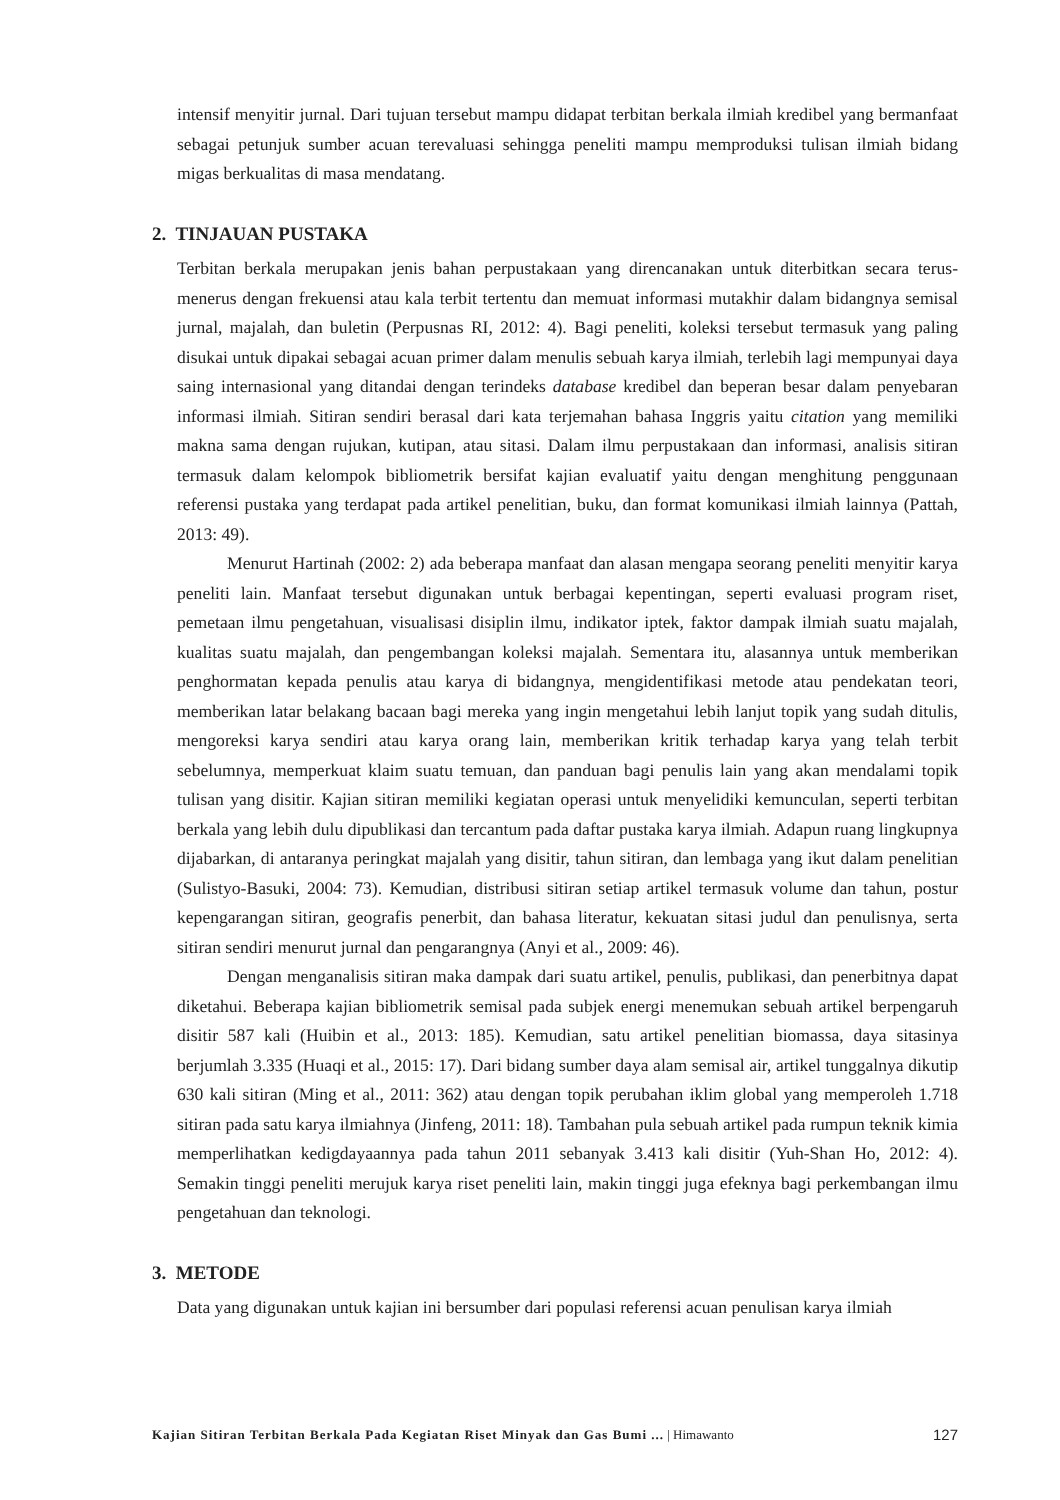intensif menyitir jurnal. Dari tujuan tersebut mampu didapat terbitan berkala ilmiah kredibel yang bermanfaat sebagai petunjuk sumber acuan terevaluasi sehingga peneliti mampu memproduksi tulisan ilmiah bidang migas berkualitas di masa mendatang.
2. TINJAUAN PUSTAKA
Terbitan berkala merupakan jenis bahan perpustakaan yang direncanakan untuk diterbitkan secara terus-menerus dengan frekuensi atau kala terbit tertentu dan memuat informasi mutakhir dalam bidangnya semisal jurnal, majalah, dan buletin (Perpusnas RI, 2012: 4). Bagi peneliti, koleksi tersebut termasuk yang paling disukai untuk dipakai sebagai acuan primer dalam menulis sebuah karya ilmiah, terlebih lagi mempunyai daya saing internasional yang ditandai dengan terindeks database kredibel dan beperan besar dalam penyebaran informasi ilmiah. Sitiran sendiri berasal dari kata terjemahan bahasa Inggris yaitu citation yang memiliki makna sama dengan rujukan, kutipan, atau sitasi. Dalam ilmu perpustakaan dan informasi, analisis sitiran termasuk dalam kelompok bibliometrik bersifat kajian evaluatif yaitu dengan menghitung penggunaan referensi pustaka yang terdapat pada artikel penelitian, buku, dan format komunikasi ilmiah lainnya (Pattah, 2013: 49).
Menurut Hartinah (2002: 2) ada beberapa manfaat dan alasan mengapa seorang peneliti menyitir karya peneliti lain. Manfaat tersebut digunakan untuk berbagai kepentingan, seperti evaluasi program riset, pemetaan ilmu pengetahuan, visualisasi disiplin ilmu, indikator iptek, faktor dampak ilmiah suatu majalah, kualitas suatu majalah, dan pengembangan koleksi majalah. Sementara itu, alasannya untuk memberikan penghormatan kepada penulis atau karya di bidangnya, mengidentifikasi metode atau pendekatan teori, memberikan latar belakang bacaan bagi mereka yang ingin mengetahui lebih lanjut topik yang sudah ditulis, mengoreksi karya sendiri atau karya orang lain, memberikan kritik terhadap karya yang telah terbit sebelumnya, memperkuat klaim suatu temuan, dan panduan bagi penulis lain yang akan mendalami topik tulisan yang disitir. Kajian sitiran memiliki kegiatan operasi untuk menyelidiki kemunculan, seperti terbitan berkala yang lebih dulu dipublikasi dan tercantum pada daftar pustaka karya ilmiah. Adapun ruang lingkupnya dijabarkan, di antaranya peringkat majalah yang disitir, tahun sitiran, dan lembaga yang ikut dalam penelitian (Sulistyo-Basuki, 2004: 73). Kemudian, distribusi sitiran setiap artikel termasuk volume dan tahun, postur kepengarangan sitiran, geografis penerbit, dan bahasa literatur, kekuatan sitasi judul dan penulisnya, serta sitiran sendiri menurut jurnal dan pengarangnya (Anyi et al., 2009: 46).
Dengan menganalisis sitiran maka dampak dari suatu artikel, penulis, publikasi, dan penerbitnya dapat diketahui. Beberapa kajian bibliometrik semisal pada subjek energi menemukan sebuah artikel berpengaruh disitir 587 kali (Huibin et al., 2013: 185). Kemudian, satu artikel penelitian biomassa, daya sitasinya berjumlah 3.335 (Huaqi et al., 2015: 17). Dari bidang sumber daya alam semisal air, artikel tunggalnya dikutip 630 kali sitiran (Ming et al., 2011: 362) atau dengan topik perubahan iklim global yang memperoleh 1.718 sitiran pada satu karya ilmiahnya (Jinfeng, 2011: 18). Tambahan pula sebuah artikel pada rumpun teknik kimia memperlihatkan kedigdayaannya pada tahun 2011 sebanyak 3.413 kali disitir (Yuh-Shan Ho, 2012: 4). Semakin tinggi peneliti merujuk karya riset peneliti lain, makin tinggi juga efeknya bagi perkembangan ilmu pengetahuan dan teknologi.
3. METODE
Data yang digunakan untuk kajian ini bersumber dari populasi referensi acuan penulisan karya ilmiah
Kajian Sitiran Terbitan Berkala Pada Kegiatan Riset Minyak dan Gas Bumi ... | Himawanto 127